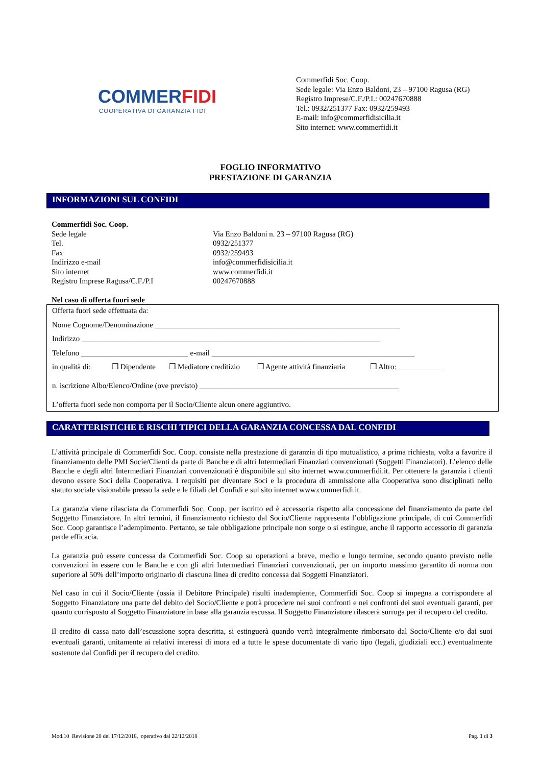COMMERFIDI
COOPERATIVA DI GARANZIA FIDI
Commerfidi Soc. Coop.
Sede legale: Via Enzo Baldoni, 23 – 97100 Ragusa (RG)
Registro Imprese/C.F./P.I.: 00247670888
Tel.: 0932/251377 Fax: 0932/259493
E-mail: info@commerfidisicilia.it
Sito internet: www.commerfidi.it
FOGLIO INFORMATIVO
PRESTAZIONE DI GARANZIA
INFORMAZIONI SUL CONFIDI
Commerfidi Soc. Coop.
| Sede legale | Via Enzo Baldoni n. 23 – 97100 Ragusa (RG) |
| Tel. | 0932/251377 |
| Fax | 0932/259493 |
| Indirizzo e-mail | info@commerfidisicilia.it |
| Sito internet | www.commerfidi.it |
| Registro Imprese Ragusa/C.F./P.I | 00247670888 |
Nel caso di offerta fuori sede
Offerta fuori sede effettuata da:
Nome Cognome/Denominazione ________________________________________________________________
Indirizzo ______________________________________________________________________________
Telefono ____________________________ e-mail _____________________________________________________
in qualità di: ❒ Dipendente ❒ Mediatore creditizio ❒ Agente attività finanziaria ❒ Altro:____________
n. iscrizione Albo/Elenco/Ordine (ove previsto) ____________________________________________________
L’offerta fuori sede non comporta per il Socio/Cliente alcun onere aggiuntivo.
CARATTERISTICHE E RISCHI TIPICI DELLA GARANZIA CONCESSA DAL CONFIDI
L’attività principale di Commerfidi Soc. Coop. consiste nella prestazione di garanzia di tipo mutualistico, a prima richiesta, volta a favorire il finanziamento delle PMI Socie/Clienti da parte di Banche e di altri Intermediari Finanziari convenzionati (Soggetti Finanziatori). L’elenco delle Banche e degli altri Intermediari Finanziari convenzionati è disponibile sul sito internet www.commerfidi.it. Per ottenere la garanzia i clienti devono essere Soci della Cooperativa. I requisiti per diventare Soci e la procedura di ammissione alla Cooperativa sono disciplinati nello statuto sociale visionabile presso la sede e le filiali del Confidi e sul sito internet www.commerfidi.it.
La garanzia viene rilasciata da Commerfidi Soc. Coop. per iscritto ed è accessoria rispetto alla concessione del finanziamento da parte del Soggetto Finanziatore. In altri termini, il finanziamento richiesto dal Socio/Cliente rappresenta l’obbligazione principale, di cui Commerfidi Soc. Coop garantisce l’adempimento. Pertanto, se tale obbligazione principale non sorge o si estingue, anche il rapporto accessorio di garanzia perde efficacia.
La garanzia può essere concessa da Commerfidi Soc. Coop su operazioni a breve, medio e lungo termine, secondo quanto previsto nelle convenzioni in essere con le Banche e con gli altri Intermediari Finanziari convenzionati, per un importo massimo garantito di norma non superiore al 50% dell’importo originario di ciascuna linea di credito concessa dai Soggetti Finanziatori.
Nel caso in cui il Socio/Cliente (ossia il Debitore Principale) risulti inadempiente, Commerfidi Soc. Coop si impegna a corrispondere al Soggetto Finanziatore una parte del debito del Socio/Cliente e potrà procedere nei suoi confronti e nei confronti dei suoi eventuali garanti, per quanto corrisposto al Soggetto Finanziatore in base alla garanzia escussa. Il Soggetto Finanziatore rilascerà surroga per il recupero del credito.
Il credito di cassa nato dall’escussione sopra descritta, si estinguerà quando verrà integralmente rimborsato dal Socio/Cliente e/o dai suoi eventuali garanti, unitamente ai relativi interessi di mora ed a tutte le spese documentate di vario tipo (legali, giudiziali ecc.) eventualmente sostenute dal Confidi per il recupero del credito.
Mod.10 Revisione 28 del 17/12/2018, operativo dal 22/12/2018 Pag. 1 di 3